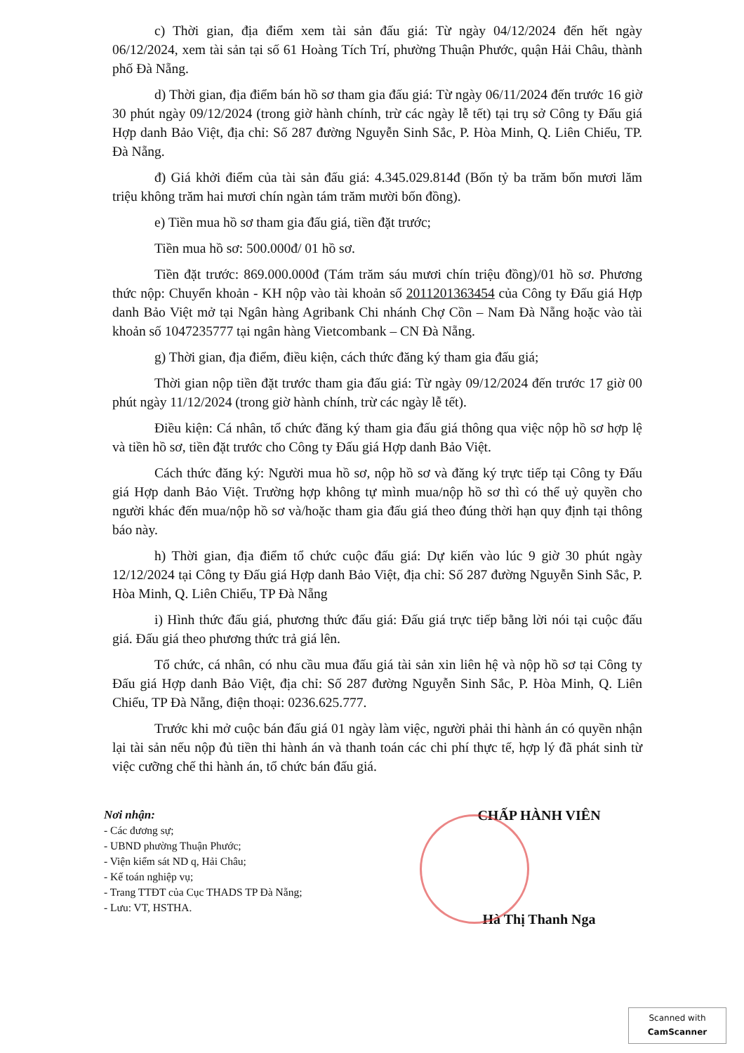c) Thời gian, địa điểm xem tài sản đấu giá: Từ ngày 04/12/2024 đến hết ngày 06/12/2024, xem tài sản tại số 61 Hoàng Tích Trí, phường Thuận Phước, quận Hải Châu, thành phố Đà Nẵng.
d) Thời gian, địa điểm bán hồ sơ tham gia đấu giá: Từ ngày 06/11/2024 đến trước 16 giờ 30 phút ngày 09/12/2024 (trong giờ hành chính, trừ các ngày lễ tết) tại trụ sở Công ty Đấu giá Hợp danh Bảo Việt, địa chỉ: Số 287 đường Nguyễn Sinh Sắc, P. Hòa Minh, Q. Liên Chiểu, TP. Đà Nẵng.
đ) Giá khởi điểm của tài sản đấu giá: 4.345.029.814đ (Bốn tỷ ba trăm bốn mươi lăm triệu không trăm hai mươi chín ngàn tám trăm mười bốn đồng).
e) Tiền mua hồ sơ tham gia đấu giá, tiền đặt trước;
Tiền mua hồ sơ: 500.000đ/ 01 hồ sơ.
Tiền đặt trước: 869.000.000đ (Tám trăm sáu mươi chín triệu đồng)/01 hồ sơ. Phương thức nộp: Chuyển khoản - KH nộp vào tài khoản số 2011201363454 của Công ty Đấu giá Hợp danh Bảo Việt mở tại Ngân hàng Agribank Chi nhánh Chợ Cồn – Nam Đà Nẵng hoặc vào tài khoản số 1047235777 tại ngân hàng Vietcombank – CN Đà Nẵng.
g) Thời gian, địa điểm, điều kiện, cách thức đăng ký tham gia đấu giá;
Thời gian nộp tiền đặt trước tham gia đấu giá: Từ ngày 09/12/2024 đến trước 17 giờ 00 phút ngày 11/12/2024 (trong giờ hành chính, trừ các ngày lễ tết).
Điều kiện: Cá nhân, tổ chức đăng ký tham gia đấu giá thông qua việc nộp hồ sơ hợp lệ và tiền hồ sơ, tiền đặt trước cho Công ty Đấu giá Hợp danh Bảo Việt.
Cách thức đăng ký: Người mua hồ sơ, nộp hồ sơ và đăng ký trực tiếp tại Công ty Đấu giá Hợp danh Bảo Việt. Trường hợp không tự mình mua/nộp hồ sơ thì có thể uỷ quyền cho người khác đến mua/nộp hồ sơ và/hoặc tham gia đấu giá theo đúng thời hạn quy định tại thông báo này.
h) Thời gian, địa điểm tổ chức cuộc đấu giá: Dự kiến vào lúc 9 giờ 30 phút ngày 12/12/2024 tại Công ty Đấu giá Hợp danh Bảo Việt, địa chỉ: Số 287 đường Nguyễn Sinh Sắc, P. Hòa Minh, Q. Liên Chiểu, TP Đà Nẵng
i) Hình thức đấu giá, phương thức đấu giá: Đấu giá trực tiếp bằng lời nói tại cuộc đấu giá. Đấu giá theo phương thức trả giá lên.
Tổ chức, cá nhân, có nhu cầu mua đấu giá tài sản xin liên hệ và nộp hồ sơ tại Công ty Đấu giá Hợp danh Bảo Việt, địa chỉ: Số 287 đường Nguyễn Sinh Sắc, P. Hòa Minh, Q. Liên Chiểu, TP Đà Nẵng, điện thoại: 0236.625.777.
Trước khi mở cuộc bán đấu giá 01 ngày làm việc, người phải thi hành án có quyền nhận lại tài sản nếu nộp đủ tiền thi hành án và thanh toán các chi phí thực tế, hợp lý đã phát sinh từ việc cưỡng chế thi hành án, tổ chức bán đấu giá.
Nơi nhận:
- Các đương sự;
- UBND phường Thuận Phước;
- Viện kiểm sát ND q, Hải Châu;
- Kế toán nghiệp vụ;
- Trang TTĐT của Cục THADS TP Đà Nẵng;
- Lưu: VT, HSTHA.
CHẤP HÀNH VIÊN
Hà Thị Thanh Nga
Scanned with
CamScanner